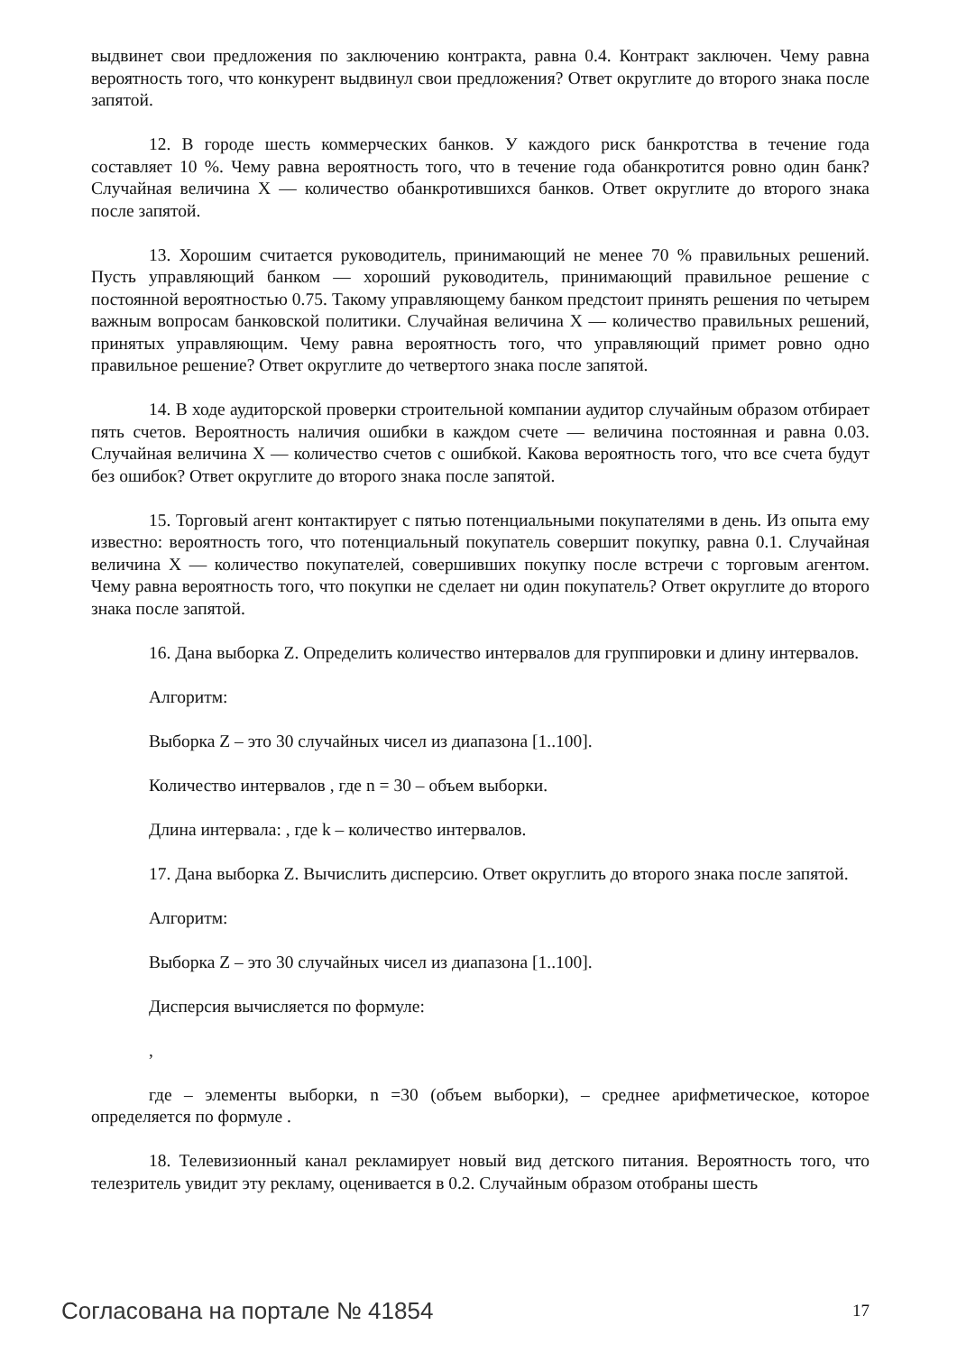выдвинет свои предложения по заключению контракта, равна 0.4. Контракт заключен. Чему равна вероятность того, что конкурент выдвинул свои предложения? Ответ округлите до второго знака после запятой.
12. В городе шесть коммерческих банков. У каждого риск банкротства в течение года составляет 10 %. Чему равна вероятность того, что в течение года обанкротится ровно один банк? Случайная величина X — количество обанкротившихся банков. Ответ округлите до второго знака после запятой.
13. Хорошим считается руководитель, принимающий не менее 70 % правильных решений. Пусть управляющий банком — хороший руководитель, принимающий правильное решение с постоянной вероятностью 0.75. Такому управляющему банком предстоит принять решения по четырем важным вопросам банковской политики. Случайная величина X — количество правильных решений, принятых управляющим. Чему равна вероятность того, что управляющий примет ровно одно правильное решение? Ответ округлите до четвертого знака после запятой.
14. В ходе аудиторской проверки строительной компании аудитор случайным образом отбирает пять счетов. Вероятность наличия ошибки в каждом счете — величина постоянная и равна 0.03. Случайная величина X — количество счетов с ошибкой. Какова вероятность того, что все счета будут без ошибок? Ответ округлите до второго знака после запятой.
15. Торговый агент контактирует с пятью потенциальными покупателями в день. Из опыта ему известно: вероятность того, что потенциальный покупатель совершит покупку, равна 0.1. Случайная величина X — количество покупателей, совершивших покупку после встречи с торговым агентом. Чему равна вероятность того, что покупки не сделает ни один покупатель? Ответ округлите до второго знака после запятой.
16. Дана выборка Z. Определить количество интервалов для группировки и длину интервалов.
Алгоритм:
Выборка Z – это 30 случайных чисел из диапазона [1..100].
Количество интервалов , где n = 30 – объем выборки.
Длина интервала: , где k – количество интервалов.
17. Дана выборка Z. Вычислить дисперсию. Ответ округлить до второго знака после запятой.
Алгоритм:
Выборка Z – это 30 случайных чисел из диапазона [1..100].
Дисперсия вычисляется по формуле:
,
где – элементы выборки, n =30 (объем выборки), – среднее арифметическое, которое определяется по формуле .
18. Телевизионный канал рекламирует новый вид детского питания. Вероятность того, что телезритель увидит эту рекламу, оценивается в 0.2. Случайным образом отобраны шесть
Согласована на портале № 41854 17